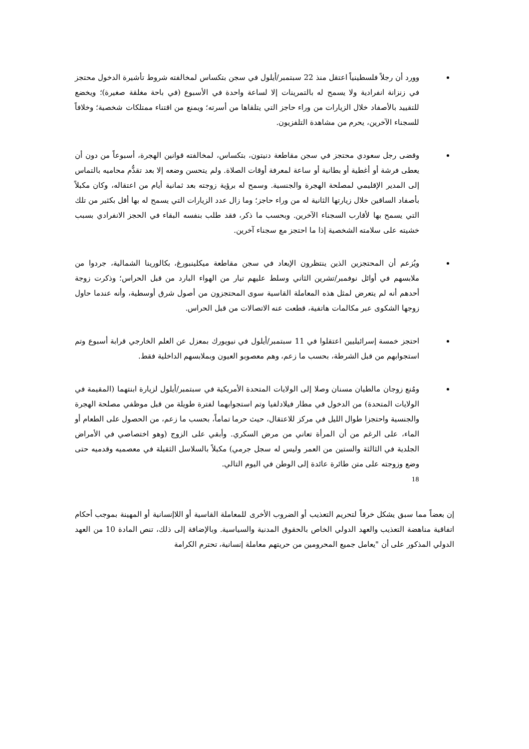وورد أن رجلاً فلسطينياً اعتقل منذ 22 سبتمبر/أيلول في سجن بتكساس لمخالفته شروط تأشيرة الدخول محتجز في زنزانة انفرادية ولا يسمح له بالتمرينات إلا لساعة واحدة في الأسبوع (في باحة مغلقة صغيرة)؛ ويخضع للتقييد بالأصفاد خلال الزيارات من وراء حاجز التي يتلقاها من أسرته؛ ويمنع من اقتناء ممتلكات شخصية؛ وخلافاً للسجناء الآخرين، يحرم من مشاهدة التلفزيون.
وقضى رجل سعودي محتجز في سجن مقاطعة دنيتون، بتكساس، لمخالفته قوانين الهجرة، أسبوعاً من دون أن يعطى فرشة أو أغطية أو بطانية أو ساعة لمعرفة أوقات الصلاة. ولم يتحسن وضعه إلا بعد تقدُّم محاميه بالتماس إلى المدير الإقليمي لمصلحة الهجرة والجنسية. وسمح له برؤية زوجته بعد ثمانية أيام من اعتقاله، وكان مكبلاً بأصفاد الساقين خلال زيارتها الثانية له من وراء حاجز؛ وما زال عدد الزيارات التي يسمح له بها أقل بكثير من تلك التي يسمح بها لأقارب السجناء الآخرين. وبحسب ما ذكر، فقد طلب بنفسه البقاء في الحجز الانفرادي بسبب خشيته على سلامته الشخصية إذا ما احتجز مع سجناء آخرين.
ويُزعم أن المحتجزين الذين ينتظرون الإبعاد في سجن مقاطعة ميكلينبورغ، بكالورينا الشمالية، جردوا من ملابسهم في أوائل نوفمبر/تشرين الثاني وسلط عليهم تيار من الهواء البارد من قبل الحراس؛ وذكرت زوجة أحدهم أنه لم يتعرض لمثل هذه المعاملة القاسية سوى المحتجزون من أصول شرق أوسطية، وأنه عندما حاول زوجها الشكوى عبر مكالمات هاتفية، قطعت عنه الاتصالات من قبل الحراس.
احتجز خمسة إسرائيليين اعتقلوا في 11 سبتمبر/أيلول في نيويورك بمعزل عن العلم الخارجي قرابة أسبوع وتم استجوابهم من قبل الشرطة، بحسب ما زعم، وهم معصوبو العيون وبملابسهم الداخلية فقط.
ومُنع زوجان مالطيان مسنان وصلا إلى الولايات المتحدة الأمريكية في سبتمبر/أيلول لزيارة ابنتهما (المقيمة في الولايات المتحدة) من الدخول في مطار فيلادلفيا وتم استجوابهما لفترة طويلة من قبل موظفي مصلحة الهجرة والجنسية واحتجزا طوال الليل في مركز للاعتقال، حيث حرما تماماً، بحسب ما زعم، من الحصول على الطعام أو الماء، على الرغم من أن المرأة تعاني من مرض السكري. وأبقي على الزوج (وهو اختصاصي في الأمراض الجلدية في الثالثة والستين من العمر وليس له سجل جرمي) مكبلاً بالسلاسل الثقيلة في معصميه وقدميه حتى وضع وزوجته على متن طائرة عائدة إلى الوطن في اليوم التالي.
18
إن بعضاً مما سبق يشكل خرقاً لتحريم التعذيب أو الضروب الأخرى للمعاملة القاسية أو اللاإنسانية أو المهينة بموجب أحكام اتفاقية مناهضة التعذيب والعهد الدولي الخاص بالحقوق المدنية والسياسية. وبالإضافة إلى ذلك، تنص المادة 10 من العهد الدولي المذكور على أن "يعامل جميع المحرومين من حريتهم معاملة إنسانية، تحترم الكرامة